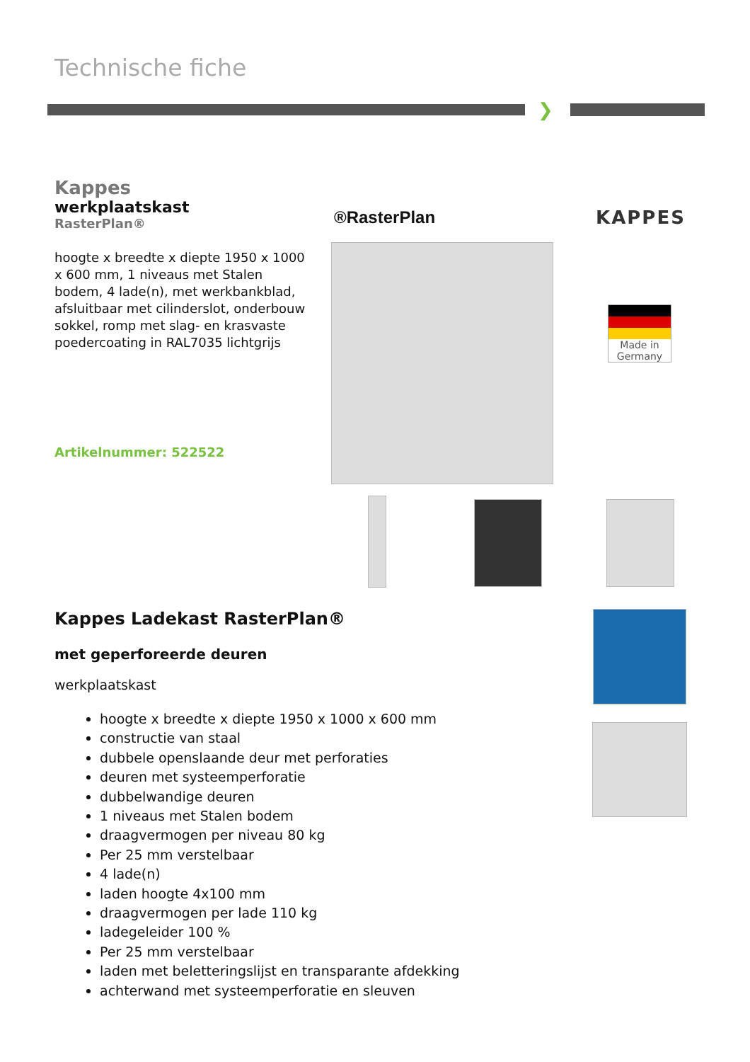Technische fiche
❯
Kappes
werkplaatskast
RasterPlan®
hoogte x breedte x diepte 1950 x 1000 x 600 mm, 1 niveaus met Stalen bodem, 4 lade(n), met werkbankblad, afsluitbaar met cilinderslot, onderbouw sokkel, romp met slag- en krasvaste poedercoating in RAL7035 lichtgrijs
Artikelnummer: 522522
®RasterPlan KAPPES
Made in
Germany
Kappes Ladekast RasterPlan®
met geperforeerde deuren
werkplaatskast
hoogte x breedte x diepte 1950 x 1000 x 600 mm
constructie van staal
dubbele openslaande deur met perforaties
deuren met systeemperforatie
dubbelwandige deuren
1 niveaus met Stalen bodem
draagvermogen per niveau 80 kg
Per 25 mm verstelbaar
4 lade(n)
laden hoogte 4x100 mm
draagvermogen per lade 110 kg
ladegeleider 100 %
Per 25 mm verstelbaar
laden met beletteringslijst en transparante afdekking
achterwand met systeemperforatie en sleuven